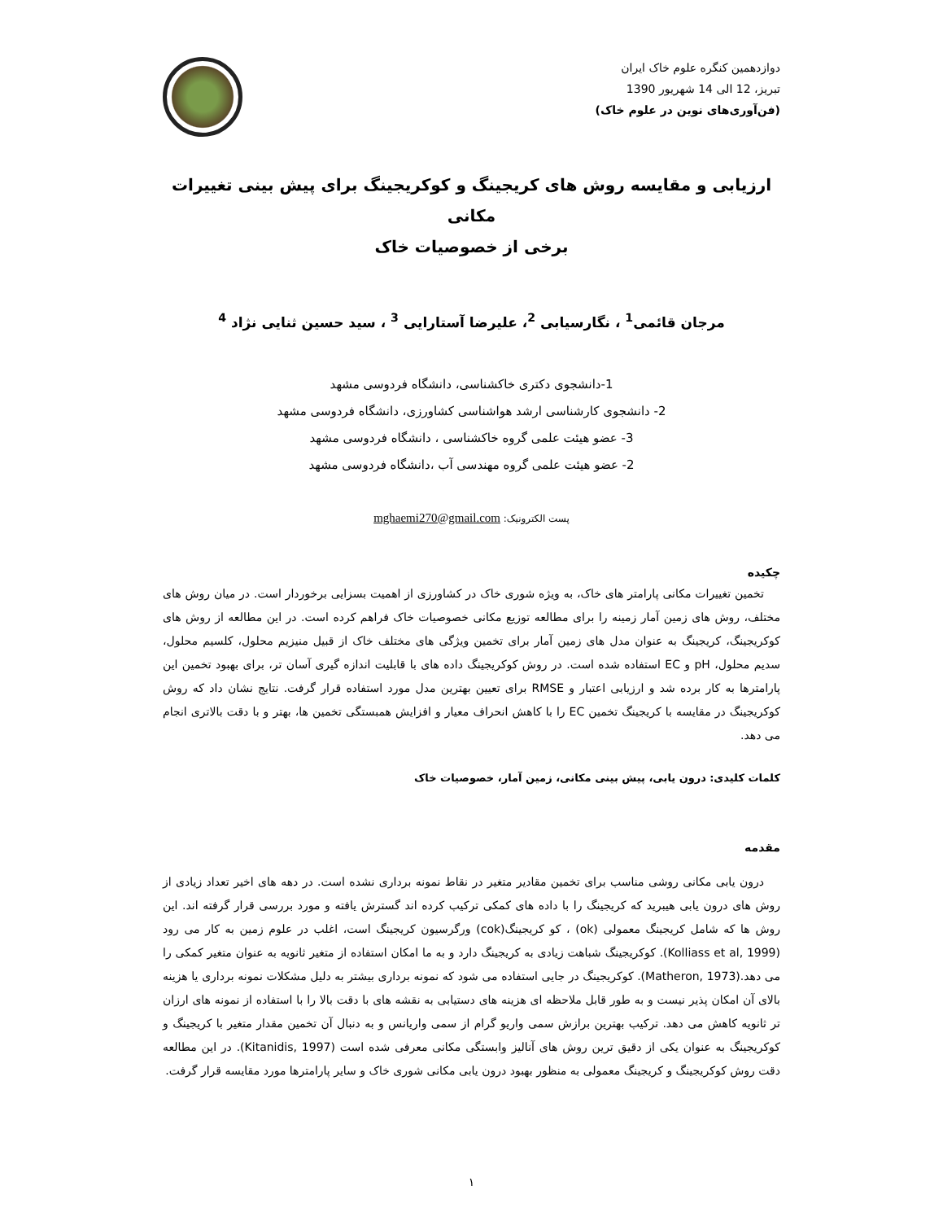دوازدهمین کنگره علوم خاک ایران
تبریز، 12 الی 14 شهریور 1390
(فن‌آوری‌های نوین در علوم خاک)
ارزیابی و مقایسه روش های کریجینگ و کوکریجینگ برای پیش بینی تغییرات مکانی
برخی از خصوصیات خاک
مرجان قائمی<sup>1</sup> ، نگارسیابی <sup>2</sup>، علیرضا آستارایی <sup>3</sup> ، سید حسین ثنایی نژاد <sup>4</sup>
1-دانشجوی دکتری خاکشناسی، دانشگاه فردوسی مشهد
2- دانشجوی کارشناسی ارشد هواشناسی کشاورزی، دانشگاه فردوسی مشهد
3- عضو هیئت علمی گروه خاکشناسی ، دانشگاه فردوسی مشهد
2- عضو هیئت علمی گروه مهندسی آب ،دانشگاه فردوسی مشهد
پست الکترونیک: mghaemi270@gmail.com
چکیده
تخمین تغییرات مکانی پارامتر های خاک، به ویژه شوری خاک در کشاورزی از اهمیت بسزایی برخوردار است. در میان روش های مختلف، روش های زمین آمار زمینه را برای مطالعه توزیع مکانی خصوصیات خاک فراهم کرده است. در این مطالعه از روش های کوکریجینگ، کریجینگ به عنوان مدل های زمین آمار برای تخمین ویژگی های مختلف خاک از قبیل منیزیم محلول، کلسیم محلول، سدیم محلول، pH و EC استفاده شده است. در روش کوکریجینگ داده های با قابلیت اندازه گیری آسان تر، برای بهبود تخمین این پارامترها به کار برده شد و ارزیابی اعتبار و RMSE برای تعیین بهترین مدل مورد استفاده قرار گرفت. نتایج نشان داد که روش کوکریجینگ در مقایسه با کریجینگ تخمین EC را با کاهش انحراف معیار و افزایش همبستگی تخمین ها، بهتر و با دقت بالاتری انجام می دهد.
کلمات کلیدی: درون یابی، پیش بینی مکانی، زمین آمار، خصوصیات خاک
مقدمه
درون یابی مکانی روشی مناسب برای تخمین مقادیر متغیر در نقاط نمونه برداری نشده است. در دهه های اخیر تعداد زیادی از روش های درون یابی هیبرید که کریجینگ را با داده های کمکی ترکیب کرده اند گسترش یافته و مورد بررسی قرار گرفته اند. این روش ها که شامل کریجینگ معمولی (ok) ، کو کریجینگ(cok) ورگرسیون کریجینگ است، اغلب در علوم زمین به کار می رود (Kolliass et al, 1999). کوکریجینگ شباهت زیادی به کریجینگ دارد و به ما امکان استفاده از متغیر ثانویه به عنوان متغیر کمکی را می دهد.(Matheron, 1973). کوکریجینگ در جایی استفاده می شود که نمونه برداری بیشتر به دلیل مشکلات نمونه برداری یا هزینه بالای آن امکان پذیر نیست و به طور قابل ملاحظه ای هزینه های دستیابی به نقشه های با دقت بالا را با استفاده از نمونه های ارزان تر ثانویه کاهش می دهد. ترکیب بهترین برازش سمی واریو گرام از سمی واریانس و به دنبال آن تخمین مقدار متغیر با کریجینگ و کوکریجینگ به عنوان یکی از دقیق ترین روش های آنالیز وابستگی مکانی معرفی شده است (Kitanidis, 1997). در این مطالعه دقت روش کوکریجینگ و کریجینگ معمولی به منظور بهبود درون یابی مکانی شوری خاک و سایر پارامترها مورد مقایسه قرار گرفت.
۱